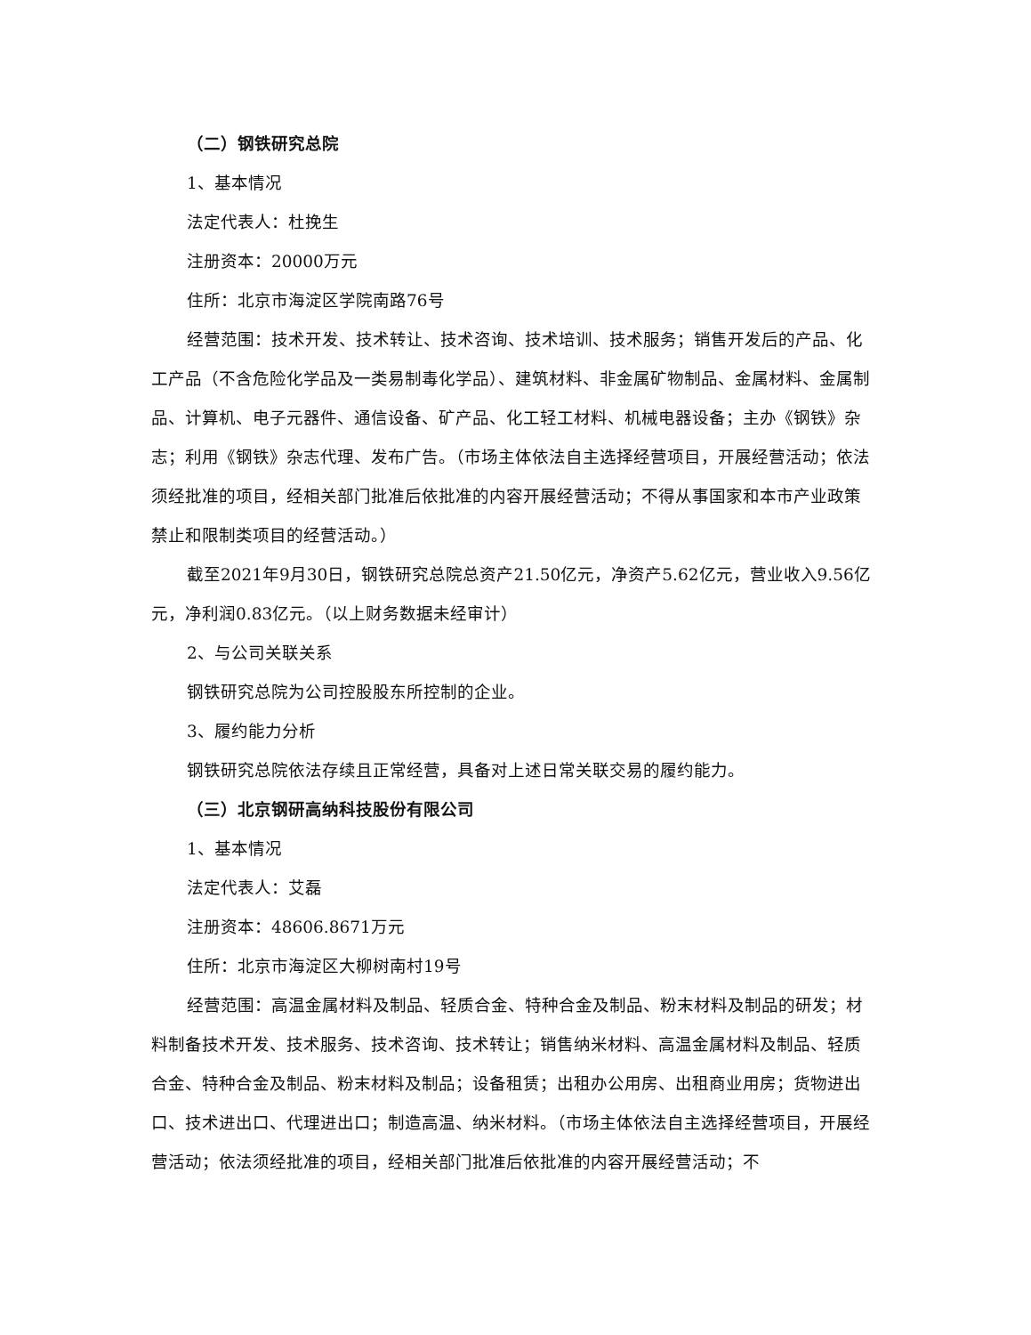（二）钢铁研究总院
1、基本情况
法定代表人：杜挽生
注册资本：20000万元
住所：北京市海淀区学院南路76号
经营范围：技术开发、技术转让、技术咨询、技术培训、技术服务；销售开发后的产品、化工产品（不含危险化学品及一类易制毒化学品）、建筑材料、非金属矿物制品、金属材料、金属制品、计算机、电子元器件、通信设备、矿产品、化工轻工材料、机械电器设备；主办《钢铁》杂志；利用《钢铁》杂志代理、发布广告。（市场主体依法自主选择经营项目，开展经营活动；依法须经批准的项目，经相关部门批准后依批准的内容开展经营活动；不得从事国家和本市产业政策禁止和限制类项目的经营活动。）
截至2021年9月30日，钢铁研究总院总资产21.50亿元，净资产5.62亿元，营业收入9.56亿元，净利润0.83亿元。（以上财务数据未经审计）
2、与公司关联关系
钢铁研究总院为公司控股股东所控制的企业。
3、履约能力分析
钢铁研究总院依法存续且正常经营，具备对上述日常关联交易的履约能力。
（三）北京钢研高纳科技股份有限公司
1、基本情况
法定代表人：艾磊
注册资本：48606.8671万元
住所：北京市海淀区大柳树南村19号
经营范围：高温金属材料及制品、轻质合金、特种合金及制品、粉末材料及制品的研发；材料制备技术开发、技术服务、技术咨询、技术转让；销售纳米材料、高温金属材料及制品、轻质合金、特种合金及制品、粉末材料及制品；设备租赁；出租办公用房、出租商业用房；货物进出口、技术进出口、代理进出口；制造高温、纳米材料。（市场主体依法自主选择经营项目，开展经营活动；依法须经批准的项目，经相关部门批准后依批准的内容开展经营活动；不